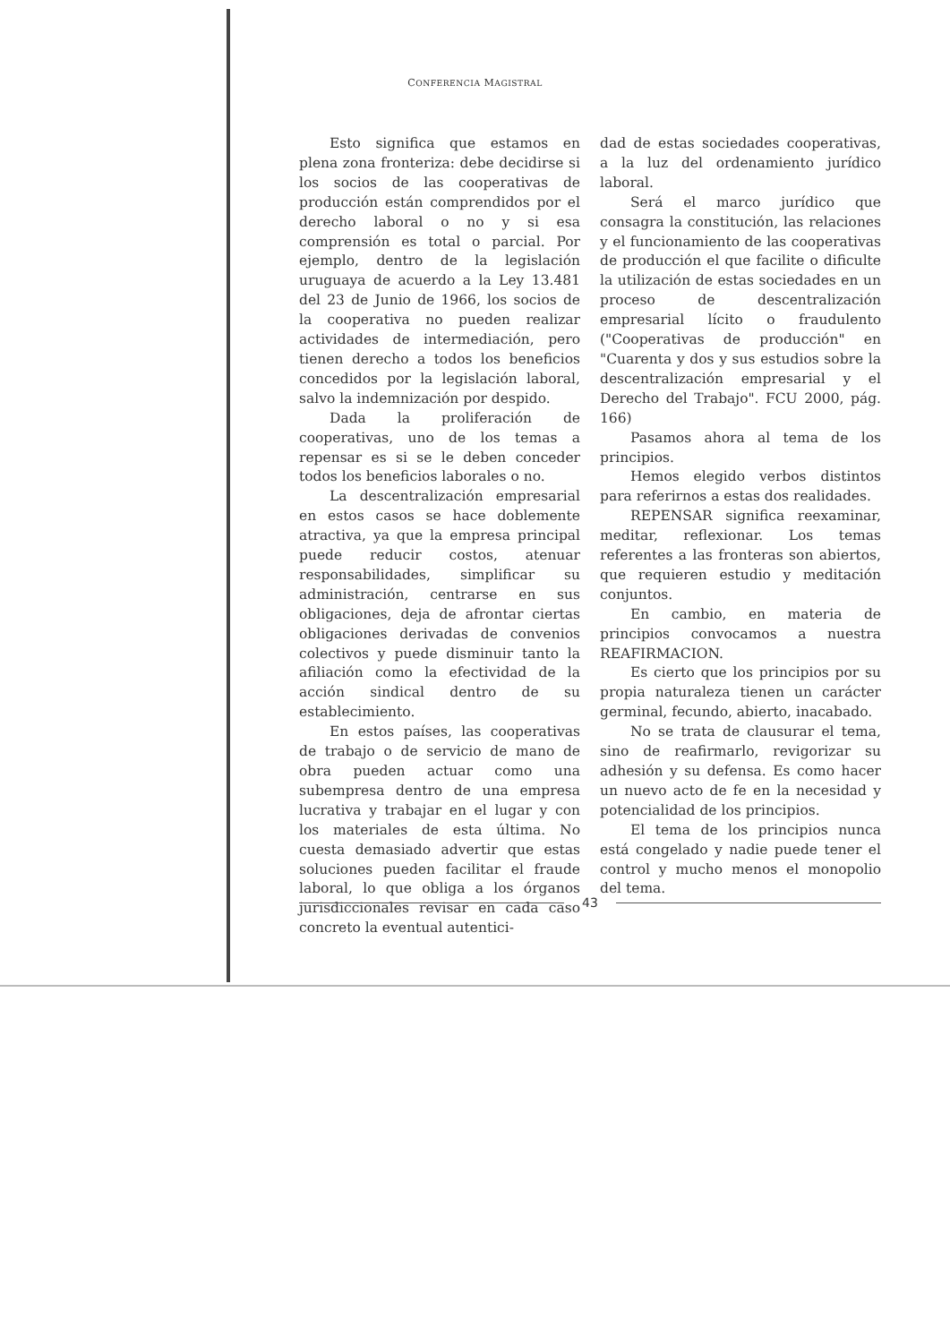CONFERENCIA MAGISTRAL
Esto significa que estamos en plena zona fronteriza: debe decidirse si los socios de las cooperativas de producción están comprendidos por el derecho laboral o no y si esa comprensión es total o parcial. Por ejemplo, dentro de la legislación uruguaya de acuerdo a la Ley 13.481 del 23 de Junio de 1966, los socios de la cooperativa no pueden realizar actividades de intermediación, pero tienen derecho a todos los beneficios concedidos por la legislación laboral, salvo la indemnización por despido.
Dada la proliferación de cooperativas, uno de los temas a repensar es si se le deben conceder todos los beneficios laborales o no.
La descentralización empresarial en estos casos se hace doblemente atractiva, ya que la empresa principal puede reducir costos, atenuar responsabilidades, simplificar su administración, centrarse en sus obligaciones, deja de afrontar ciertas obligaciones derivadas de convenios colectivos y puede disminuir tanto la afiliación como la efectividad de la acción sindical dentro de su establecimiento.
En estos países, las cooperativas de trabajo o de servicio de mano de obra pueden actuar como una subempresa dentro de una empresa lucrativa y trabajar en el lugar y con los materiales de esta última. No cuesta demasiado advertir que estas soluciones pueden facilitar el fraude laboral, lo que obliga a los órganos jurisdiccionales revisar en cada caso concreto la eventual autentici-
dad de estas sociedades cooperativas, a la luz del ordenamiento jurídico laboral.
Será el marco jurídico que consagra la constitución, las relaciones y el funcionamiento de las cooperativas de producción el que facilite o dificulte la utilización de estas sociedades en un proceso de descentralización empresarial lícito o fraudulento ("Cooperativas de producción" en "Cuarenta y dos y sus estudios sobre la descentralización empresarial y el Derecho del Trabajo". FCU 2000, pág. 166)
Pasamos ahora al tema de los principios.
Hemos elegido verbos distintos para referirnos a estas dos realidades.
REPENSAR significa reexaminar, meditar, reflexionar. Los temas referentes a las fronteras son abiertos, que requieren estudio y meditación conjuntos.
En cambio, en materia de principios convocamos a nuestra REAFIRMACION.
Es cierto que los principios por su propia naturaleza tienen un carácter germinal, fecundo, abierto, inacabado.
No se trata de clausurar el tema, sino de reafirmarlo, revigorizar su adhesión y su defensa. Es como hacer un nuevo acto de fe en la necesidad y potencialidad de los principios.
El tema de los principios nunca está congelado y nadie puede tener el control y mucho menos el monopolio del tema.
43